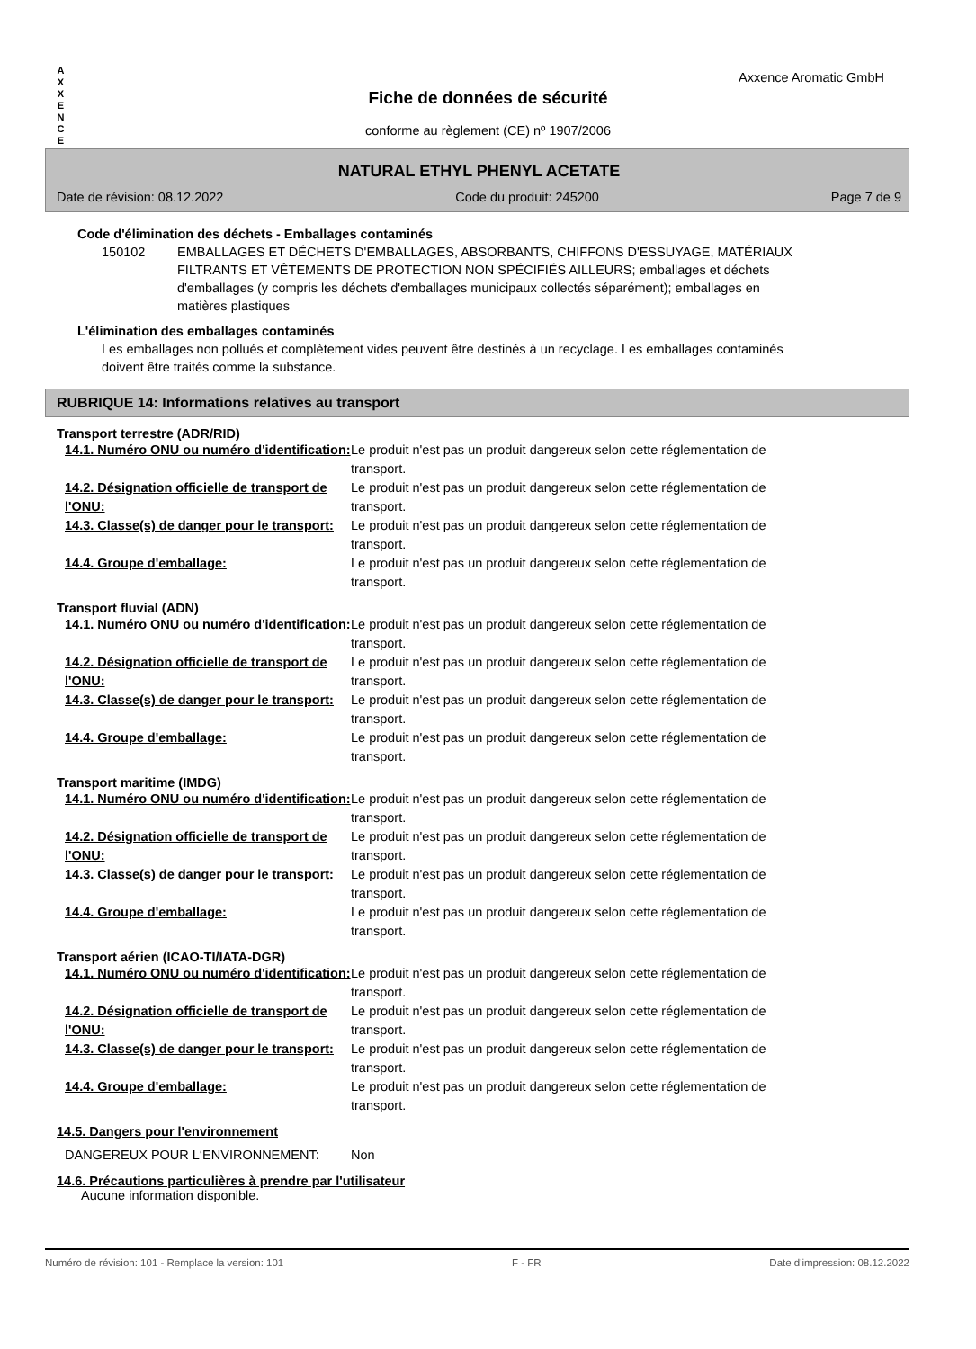A
X
X
E
N
C
E
Axxence Aromatic GmbH
Fiche de données de sécurité
conforme au règlement (CE) nº 1907/2006
NATURAL ETHYL PHENYL ACETATE
Date de révision: 08.12.2022 Code du produit: 245200 Page 7 de 9
Code d'élimination des déchets - Emballages contaminés
150102 EMBALLAGES ET DÉCHETS D'EMBALLAGES, ABSORBANTS, CHIFFONS D'ESSUYAGE, MATÉRIAUX FILTRANTS ET VÊTEMENTS DE PROTECTION NON SPÉCIFIÉS AILLEURS; emballages et déchets d'emballages (y compris les déchets d'emballages municipaux collectés séparément); emballages en matières plastiques
L'élimination des emballages contaminés
Les emballages non pollués et complètement vides peuvent être destinés à un recyclage. Les emballages contaminés doivent être traités comme la substance.
RUBRIQUE 14: Informations relatives au transport
Transport terrestre (ADR/RID)
14.1. Numéro ONU ou numéro d'identification:
Le produit n'est pas un produit dangereux selon cette réglementation de transport.
14.2. Désignation officielle de transport de l'ONU:
Le produit n'est pas un produit dangereux selon cette réglementation de transport.
14.3. Classe(s) de danger pour le transport:
Le produit n'est pas un produit dangereux selon cette réglementation de transport.
14.4. Groupe d'emballage: Le produit n'est pas un produit dangereux selon cette réglementation de transport.
Transport fluvial (ADN)
14.1. Numéro ONU ou numéro d'identification:
Le produit n'est pas un produit dangereux selon cette réglementation de transport.
14.2. Désignation officielle de transport de l'ONU:
Le produit n'est pas un produit dangereux selon cette réglementation de transport.
14.3. Classe(s) de danger pour le transport:
Le produit n'est pas un produit dangereux selon cette réglementation de transport.
14.4. Groupe d'emballage: Le produit n'est pas un produit dangereux selon cette réglementation de transport.
Transport maritime (IMDG)
14.1. Numéro ONU ou numéro d'identification:
Le produit n'est pas un produit dangereux selon cette réglementation de transport.
14.2. Désignation officielle de transport de l'ONU:
Le produit n'est pas un produit dangereux selon cette réglementation de transport.
14.3. Classe(s) de danger pour le transport:
Le produit n'est pas un produit dangereux selon cette réglementation de transport.
14.4. Groupe d'emballage: Le produit n'est pas un produit dangereux selon cette réglementation de transport.
Transport aérien (ICAO-TI/IATA-DGR)
14.1. Numéro ONU ou numéro d'identification:
Le produit n'est pas un produit dangereux selon cette réglementation de transport.
14.2. Désignation officielle de transport de l'ONU:
Le produit n'est pas un produit dangereux selon cette réglementation de transport.
14.3. Classe(s) de danger pour le transport:
Le produit n'est pas un produit dangereux selon cette réglementation de transport.
14.4. Groupe d'emballage: Le produit n'est pas un produit dangereux selon cette réglementation de transport.
14.5. Dangers pour l'environnement
DANGEREUX POUR L‘ENVIRONNEMENT: Non
14.6. Précautions particulières à prendre par l'utilisateur
Aucune information disponible.
Numéro de révision: 101 - Remplace la version: 101 F - FR Date d'impression: 08.12.2022